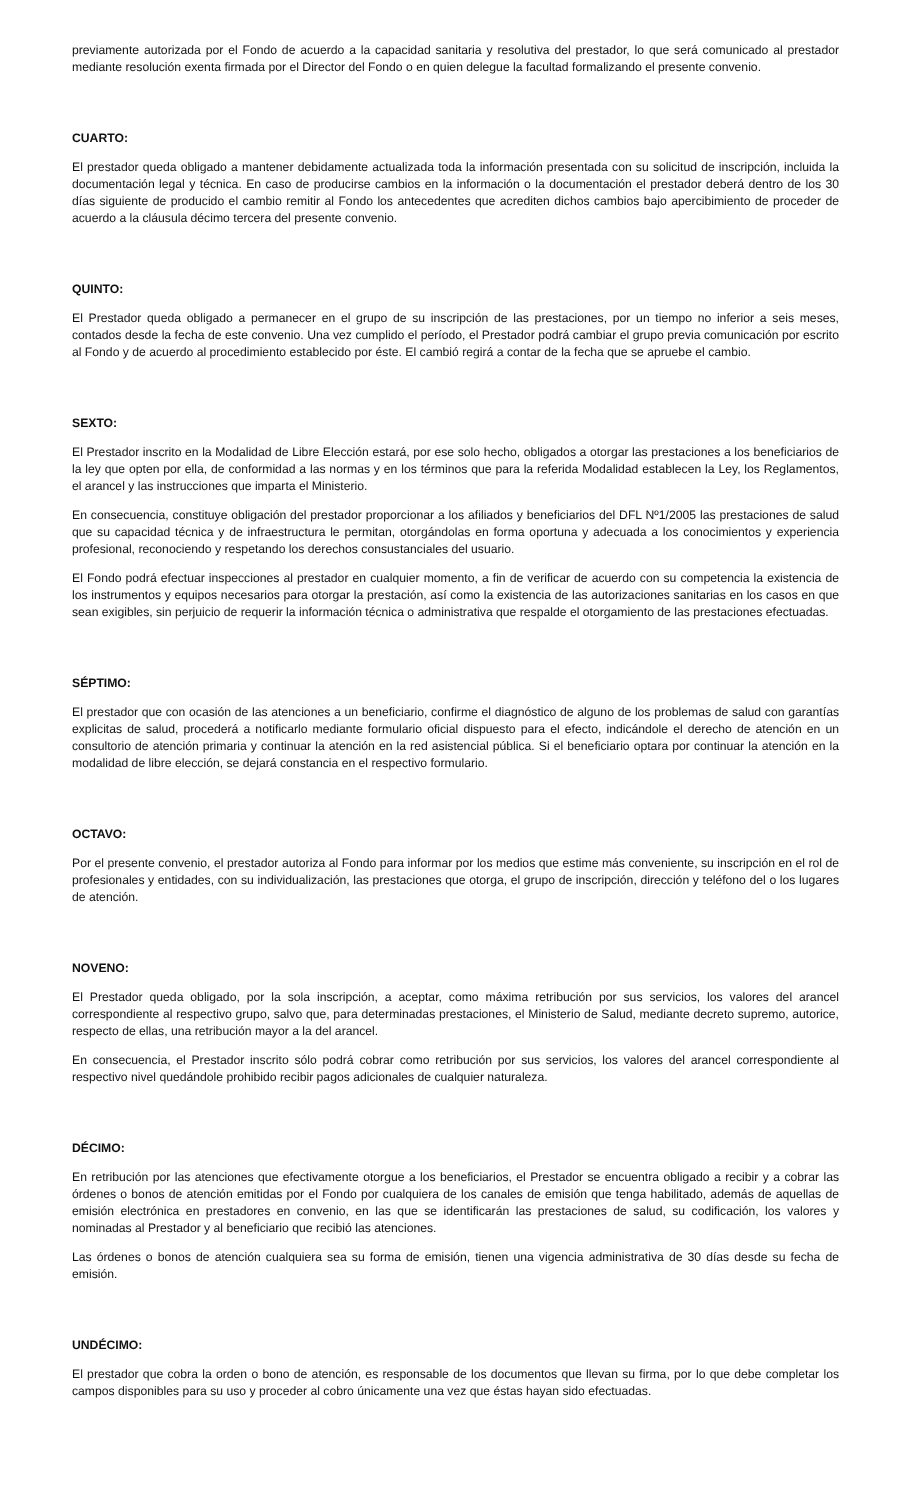previamente autorizada por el Fondo de acuerdo a la capacidad sanitaria y resolutiva del prestador, lo que será comunicado al prestador mediante resolución exenta firmada por el Director del Fondo o en quien delegue la facultad formalizando el presente convenio.
CUARTO:
El prestador queda obligado a mantener debidamente actualizada toda la información presentada con su solicitud de inscripción, incluida la documentación legal y técnica. En caso de producirse cambios en la información o la documentación el prestador deberá dentro de los 30 días siguiente de producido el cambio remitir al Fondo los antecedentes que acrediten dichos cambios bajo apercibimiento de proceder de acuerdo a la cláusula décimo tercera del presente convenio.
QUINTO:
El Prestador queda obligado a permanecer en el grupo de su inscripción de las prestaciones, por un tiempo no inferior a seis meses, contados desde la fecha de este convenio. Una vez cumplido el período, el Prestador podrá cambiar el grupo previa comunicación por escrito al Fondo y de acuerdo al procedimiento establecido por éste. El cambió regirá a contar de la fecha que se apruebe el cambio.
SEXTO:
El Prestador inscrito en la Modalidad de Libre Elección estará, por ese solo hecho, obligados a otorgar las prestaciones a los beneficiarios de la ley que opten por ella, de conformidad a las normas y en los términos que para la referida Modalidad establecen la Ley, los Reglamentos, el arancel y las instrucciones que imparta el Ministerio.
En consecuencia, constituye obligación del prestador proporcionar a los afiliados y beneficiarios del DFL Nº1/2005 las prestaciones de salud que su capacidad técnica y de infraestructura le permitan, otorgándolas en forma oportuna y adecuada a los conocimientos y experiencia profesional, reconociendo y respetando los derechos consustanciales del usuario.
El Fondo podrá efectuar inspecciones al prestador en cualquier momento, a fin de verificar de acuerdo con su competencia la existencia de los instrumentos y equipos necesarios para otorgar la prestación, así como la existencia de las autorizaciones sanitarias en los casos en que sean exigibles, sin perjuicio de requerir la información técnica o administrativa que respalde el otorgamiento de las prestaciones efectuadas.
SÉPTIMO:
El prestador que con ocasión de las atenciones a un beneficiario, confirme el diagnóstico de alguno de los problemas de salud con garantías explicitas de salud, procederá a notificarlo mediante formulario oficial dispuesto para el efecto, indicándole el derecho de atención en un consultorio de atención primaria y continuar la atención en la red asistencial pública. Si el beneficiario optara por continuar la atención en la modalidad de libre elección, se dejará constancia en el respectivo formulario.
OCTAVO:
Por el presente convenio, el prestador autoriza al Fondo para informar por los medios que estime más conveniente, su inscripción en el rol de profesionales y entidades, con su individualización, las prestaciones que otorga, el grupo de inscripción, dirección y teléfono del o los lugares de atención.
NOVENO:
El Prestador queda obligado, por la sola inscripción, a aceptar, como máxima retribución por sus servicios, los valores del arancel correspondiente al respectivo grupo, salvo que, para determinadas prestaciones, el Ministerio de Salud, mediante decreto supremo, autorice, respecto de ellas, una retribución mayor a la del arancel.
En consecuencia, el Prestador inscrito sólo podrá cobrar como retribución por sus servicios, los valores del arancel correspondiente al respectivo nivel quedándole prohibido recibir pagos adicionales de cualquier naturaleza.
DÉCIMO:
En retribución por las atenciones que efectivamente otorgue a los beneficiarios, el Prestador se encuentra obligado a recibir y a cobrar las órdenes o bonos de atención emitidas por el Fondo por cualquiera de los canales de emisión que tenga habilitado, además de aquellas de emisión electrónica en prestadores en convenio, en las que se identificarán las prestaciones de salud, su codificación, los valores y nominadas al Prestador y al beneficiario que recibió las atenciones.
Las órdenes o bonos de atención cualquiera sea su forma de emisión, tienen una vigencia administrativa de 30 días desde su fecha de emisión.
UNDÉCIMO:
El prestador que cobra la orden o bono de atención, es responsable de los documentos que llevan su firma, por lo que debe completar los campos disponibles para su uso y proceder al cobro únicamente una vez que éstas hayan sido efectuadas.